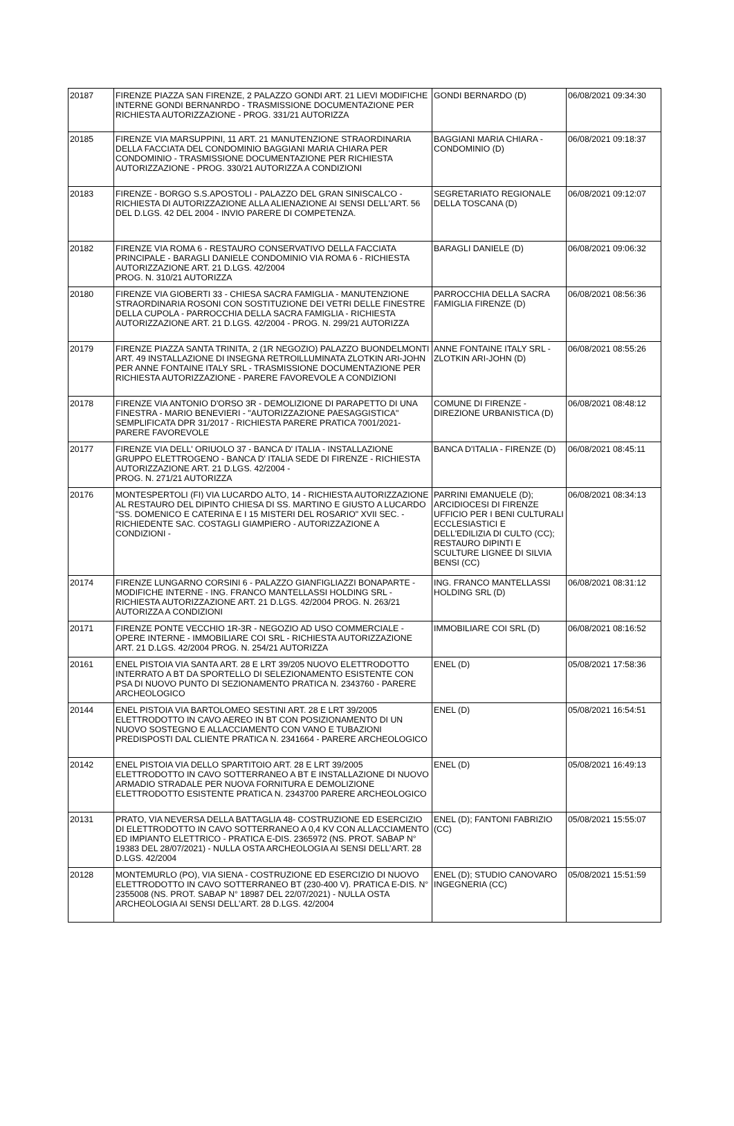| 20187 | FIRENZE PIAZZA SAN FIRENZE, 2 PALAZZO GONDI ART. 21 LIEVI MODIFICHE INTERNE GONDI BERNANRDO - TRASMISSIONE DOCUMENTAZIONE PER RICHIESTA AUTORIZZAZIONE - PROG. 331/21 AUTORIZZA | GONDI BERNARDO (D) | 06/08/2021 09:34:30 |
| 20185 | FIRENZE VIA MARSUPPINI, 11 ART. 21 MANUTENZIONE STRAORDINARIA DELLA FACCIATA DEL CONDOMINIO BAGGIANI MARIA CHIARA PER CONDOMINIO - TRASMISSIONE DOCUMENTAZIONE PER RICHIESTA AUTORIZZAZIONE - PROG. 330/21 AUTORIZZA A CONDIZIONI | BAGGIANI MARIA CHIARA - CONDOMINIO (D) | 06/08/2021 09:18:37 |
| 20183 | FIRENZE - BORGO S.S.APOSTOLI - PALAZZO DEL GRAN SINISCALCO - RICHIESTA DI AUTORIZZAZIONE ALLA ALIENAZIONE AI SENSI DELL'ART. 56 DEL D.LGS. 42 DEL 2004 - INVIO PARERE DI COMPETENZA. | SEGRETARIATO REGIONALE DELLA TOSCANA (D) | 06/08/2021 09:12:07 |
| 20182 | FIRENZE VIA ROMA 6 - RESTAURO CONSERVATIVO DELLA FACCIATA PRINCIPALE - BARAGLI DANIELE CONDOMINIO VIA ROMA 6 - RICHIESTA AUTORIZZAZIONE ART. 21 D.LGS. 42/2004 PROG. N. 310/21 AUTORIZZA | BARAGLI DANIELE (D) | 06/08/2021 09:06:32 |
| 20180 | FIRENZE VIA GIOBERTI 33 - CHIESA SACRA FAMIGLIA - MANUTENZIONE STRAORDINARIA ROSONI CON SOSTITUZIONE DEI VETRI DELLE FINESTRE DELLA CUPOLA - PARROCCHIA DELLA SACRA FAMIGLIA - RICHIESTA AUTORIZZAZIONE ART. 21 D.LGS. 42/2004 - PROG. N. 299/21 AUTORIZZA | PARROCCHIA DELLA SACRA FAMIGLIA FIRENZE (D) | 06/08/2021 08:56:36 |
| 20179 | FIRENZE PIAZZA SANTA TRINITA, 2 (1R NEGOZIO) PALAZZO BUONDELMONTI ART. 49 INSTALLAZIONE DI INSEGNA RETROILLUMINATA ZLOTKIN ARI-JOHN PER ANNE FONTAINE ITALY SRL - TRASMISSIONE DOCUMENTAZIONE PER RICHIESTA AUTORIZZAZIONE - PARERE FAVOREVOLE A CONDIZIONI | ANNE FONTAINE ITALY SRL - ZLOTKIN ARI-JOHN (D) | 06/08/2021 08:55:26 |
| 20178 | FIRENZE VIA ANTONIO D'ORSO 3R - DEMOLIZIONE DI PARAPETTO DI UNA FINESTRA - MARIO BENEVIERI - "AUTORIZZAZIONE PAESAGGISTICA" SEMPLIFICATA DPR 31/2017 - RICHIESTA PARERE PRATICA 7001/2021-PARERE FAVOREVOLE | COMUNE DI FIRENZE - DIREZIONE URBANISTICA (D) | 06/08/2021 08:48:12 |
| 20177 | FIRENZE VIA DELL' ORIUOLO 37 - BANCA D' ITALIA - INSTALLAZIONE GRUPPO ELETTROGENO - BANCA D' ITALIA SEDE DI FIRENZE - RICHIESTA AUTORIZZAZIONE ART. 21 D.LGS. 42/2004 - PROG. N. 271/21 AUTORIZZA | BANCA D'ITALIA - FIRENZE (D) | 06/08/2021 08:45:11 |
| 20176 | MONTESPERTOLI (FI) VIA LUCARDO ALTO, 14 - RICHIESTA AUTORIZZAZIONE AL RESTAURO DEL DIPINTO CHIESA DI SS. MARTINO E GIUSTO A LUCARDO "SS. DOMENICO E CATERINA E I 15 MISTERI DEL ROSARIO" XVII SEC. - RICHIEDENTE SAC. COSTAGLI GIAMPIERO - AUTORIZZAZIONE A CONDIZIONI - | PARRINI EMANUELE (D); ARCIDIOCESI DI FIRENZE UFFICIO PER I BENI CULTURALI ECCLESIASTICI E DELL'EDILIZIA DI CULTO (CC); RESTAURO DIPINTI E SCULTURE LIGNEE DI SILVIA BENSI (CC) | 06/08/2021 08:34:13 |
| 20174 | FIRENZE LUNGARNO CORSINI 6 - PALAZZO GIANFIGLIAZZI BONAPARTE - MODIFICHE INTERNE - ING. FRANCO MANTELLASSI HOLDING SRL - RICHIESTA AUTORIZZAZIONE ART. 21 D.LGS. 42/2004 PROG. N. 263/21 AUTORIZZA A CONDIZIONI | ING. FRANCO MANTELLASSI HOLDING SRL (D) | 06/08/2021 08:31:12 |
| 20171 | FIRENZE PONTE VECCHIO 1R-3R - NEGOZIO AD USO COMMERCIALE - OPERE INTERNE - IMMOBILIARE COI SRL - RICHIESTA AUTORIZZAZIONE ART. 21 D.LGS. 42/2004 PROG. N. 254/21 AUTORIZZA | IMMOBILIARE COI SRL (D) | 06/08/2021 08:16:52 |
| 20161 | ENEL PISTOIA VIA SANTA ART. 28 E LRT 39/205 NUOVO ELETTRODOTTO INTERRATO A BT DA SPORTELLO DI SELEZIONAMENTO ESISTENTE CON PSA DI NUOVO PUNTO DI SEZIONAMENTO PRATICA N. 2343760 - PARERE ARCHEOLOGICO | ENEL (D) | 05/08/2021 17:58:36 |
| 20144 | ENEL PISTOIA VIA BARTOLOMEO SESTINI ART. 28 E LRT 39/2005 ELETTRODOTTO IN CAVO AEREO IN BT CON POSIZIONAMENTO DI UN NUOVO SOSTEGNO E ALLACCIAMENTO CON VANO E TUBAZIONI PREDISPOSTI DAL CLIENTE PRATICA N. 2341664 - PARERE ARCHEOLOGICO | ENEL (D) | 05/08/2021 16:54:51 |
| 20142 | ENEL PISTOIA VIA DELLO SPARTITOIO ART. 28 E LRT 39/2005 ELETTRODOTTO IN CAVO SOTTERRANEO A BT E INSTALLAZIONE DI NUOVO ARMADIO STRADALE PER NUOVA FORNITURA E DEMOLIZIONE ELETTRODOTTO ESISTENTE PRATICA N. 2343700 PARERE ARCHEOLOGICO | ENEL (D) | 05/08/2021 16:49:13 |
| 20131 | PRATO, VIA NEVERSA DELLA BATTAGLIA 48- COSTRUZIONE ED ESERCIZIO DI ELETTRODOTTO IN CAVO SOTTERRANEO A 0,4 KV CON ALLACCIAMENTO ED IMPIANTO ELETTRICO - PRATICA E-DIS. 2365972 (NS. PROT. SABAP N° 19383 DEL 28/07/2021) - NULLA OSTA ARCHEOLOGIA AI SENSI DELL’ART. 28 D.LGS. 42/2004 | ENEL (D); FANTONI FABRIZIO (CC) | 05/08/2021 15:55:07 |
| 20128 | MONTEMURLO (PO), VIA SIENA - COSTRUZIONE ED ESERCIZIO DI NUOVO ELETTRODOTTO IN CAVO SOTTERRANEO BT (230-400 V). PRATICA E-DIS. N° 2355008 (NS. PROT. SABAP N° 18987 DEL 22/07/2021) - NULLA OSTA ARCHEOLOGIA AI SENSI DELL’ART. 28 D.LGS. 42/2004 | ENEL (D); STUDIO CANOVARO INGEGNERIA (CC) | 05/08/2021 15:51:59 |